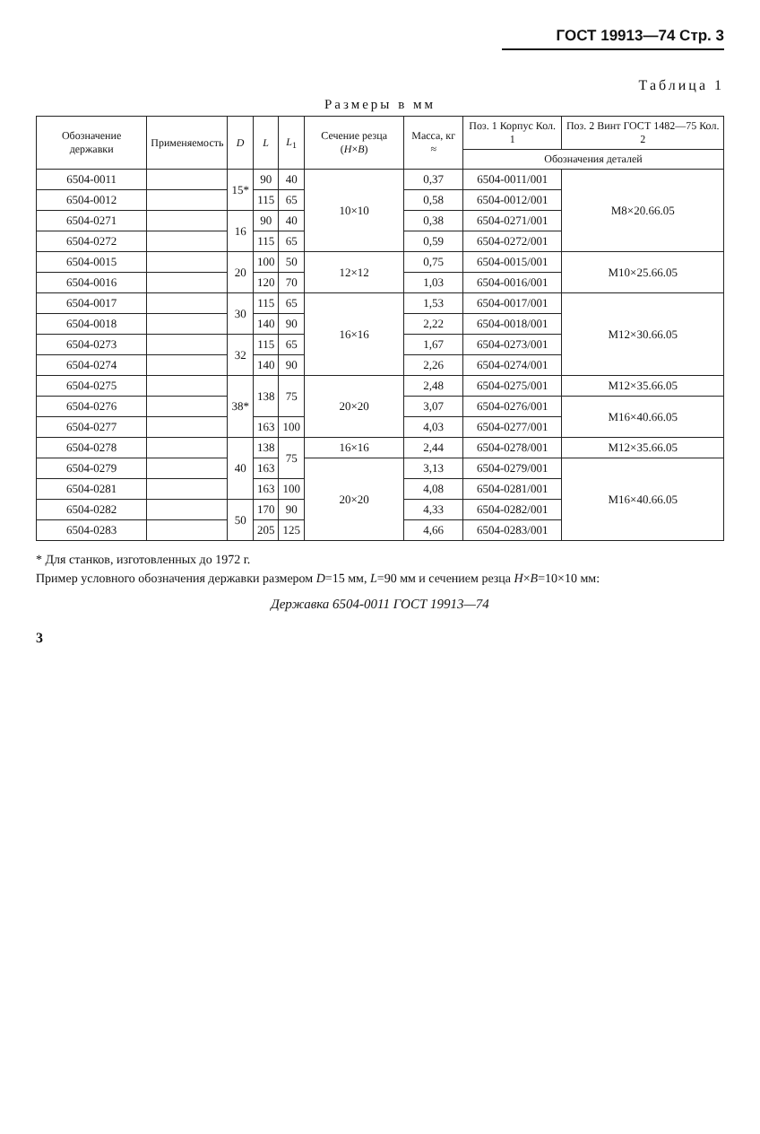ГОСТ 19913—74 Стр. 3
Таблица 1
Размеры в мм
| Обозначение державки | Применяемость | D | L | L<sub>1</sub> | Сечение резца ( H × B ) | Масса, кг ≈ | Поз. 1 Корпус Кол. 1 | Поз. 2 Винт ГОСТ 1482—75 Кол. 2 |
| --- | --- | --- | --- | --- | --- | --- | --- | --- |
| | | | | | | | Обозначения деталей | |
| 6504-0011 | | 15* | 90 | 40 | 10×10 | 0,37 | 6504-0011/001 | M8×20.66.05 |
| 6504-0012 | | | 115 | 65 | | 0,58 | 6504-0012/001 | |
| 6504-0271 | | 16 | 90 | 40 | | 0,38 | 6504-0271/001 | |
| 6504-0272 | | | 115 | 65 | | 0,59 | 6504-0272/001 | |
| 6504-0015 | | 20 | 100 | 50 | 12×12 | 0,75 | 6504-0015/001 | M10×25.66.05 |
| 6504-0016 | | | 120 | 70 | | 1,03 | 6504-0016/001 | |
| 6504-0017 | | 30 | 115 | 65 | 16×16 | 1,53 | 6504-0017/001 | M12×30.66.05 |
| 6504-0018 | | | 140 | 90 | | 2,22 | 6504-0018/001 | |
| 6504-0273 | | 32 | 115 | 65 | | 1,67 | 6504-0273/001 | |
| 6504-0274 | | | 140 | 90 | | 2,26 | 6504-0274/001 | |
| 6504-0275 | | 38* | 138 | 75 | 20×20 | 2,48 | 6504-0275/001 | M12×35.66.05 |
| 6504-0276 | | | | | | 3,07 | 6504-0276/001 | M16×40.66.05 |
| 6504-0277 | | | 163 | 100 | | 4,03 | 6504-0277/001 | |
| 6504-0278 | | 40 | 138 | 75 | 16×16 | 2,44 | 6504-0278/001 | M12×35.66.05 |
| 6504-0279 | | | 163 | | 20×20 | 3,13 | 6504-0279/001 | M16×40.66.05 |
| 6504-0281 | | | 163 | 100 | | 4,08 | 6504-0281/001 | |
| 6504-0282 | | 50 | 170 | 90 | | 4,33 | 6504-0282/001 | |
| 6504-0283 | | | 205 | 125 | | 4,66 | 6504-0283/001 | |
* Для станков, изготовленных до 1972 г.
Пример условного обозначения державки размером D=15 мм, L=90 мм и сечением резца H×B=10×10 мм:
Державка 6504-0011 ГОСТ 19913—74
3